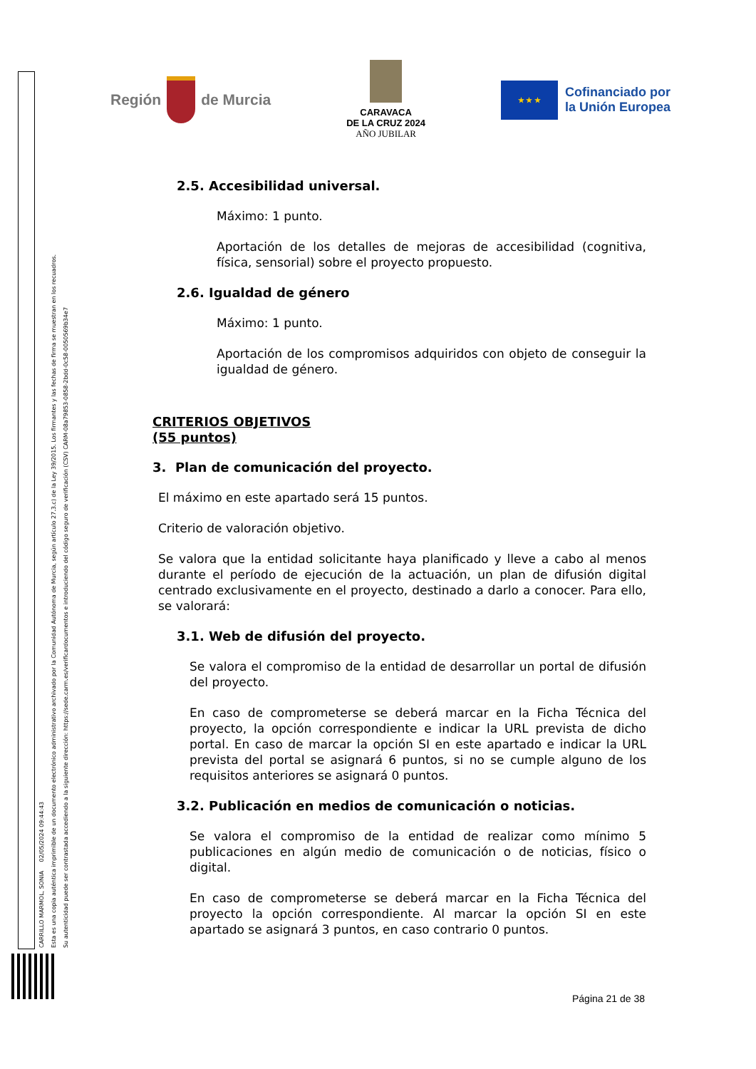Región
de Murcia
CARAVACA
DE LA CRUZ 2024
AÑO JUBILAR
★ ★ ★
Cofinanciado por
la Unión Europea
CARRILLO MARMOL, SONIA 02/05/2024 09:44:43
Esta es una copia auténtica imprimible de un documento electrónico administrativo archivado por la Comunidad Autónoma de Murcia, según artículo 27.3.c) de la Ley 39/2015. Los firmantes y las fechas de firma se muestran en los recuadros.
Su autenticidad puede ser contrastada accediendo a la siguiente dirección: https://sede.carm.es/verificardocumentos e introduciendo del código seguro de verificación (CSV) CARM-08a79853-0858-2bdd-0c58-0050569b34e7
2.5. Accesibilidad universal.
Máximo: 1 punto.
Aportación de los detalles de mejoras de accesibilidad (cognitiva, física, sensorial) sobre el proyecto propuesto.
2.6. Igualdad de género
Máximo: 1 punto.
Aportación de los compromisos adquiridos con objeto de conseguir la igualdad de género.
CRITERIOS OBJETIVOS
(55 puntos)
3. Plan de comunicación del proyecto.
El máximo en este apartado será 15 puntos.
Criterio de valoración objetivo.
Se valora que la entidad solicitante haya planificado y lleve a cabo al menos durante el período de ejecución de la actuación, un plan de difusión digital centrado exclusivamente en el proyecto, destinado a darlo a conocer. Para ello, se valorará:
3.1. Web de difusión del proyecto.
Se valora el compromiso de la entidad de desarrollar un portal de difusión del proyecto.
En caso de comprometerse se deberá marcar en la Ficha Técnica del proyecto, la opción correspondiente e indicar la URL prevista de dicho portal. En caso de marcar la opción SI en este apartado e indicar la URL prevista del portal se asignará 6 puntos, si no se cumple alguno de los requisitos anteriores se asignará 0 puntos.
3.2. Publicación en medios de comunicación o noticias.
Se valora el compromiso de la entidad de realizar como mínimo 5 publicaciones en algún medio de comunicación o de noticias, físico o digital.
En caso de comprometerse se deberá marcar en la Ficha Técnica del proyecto la opción correspondiente. Al marcar la opción SI en este apartado se asignará 3 puntos, en caso contrario 0 puntos.
Página 21 de 38